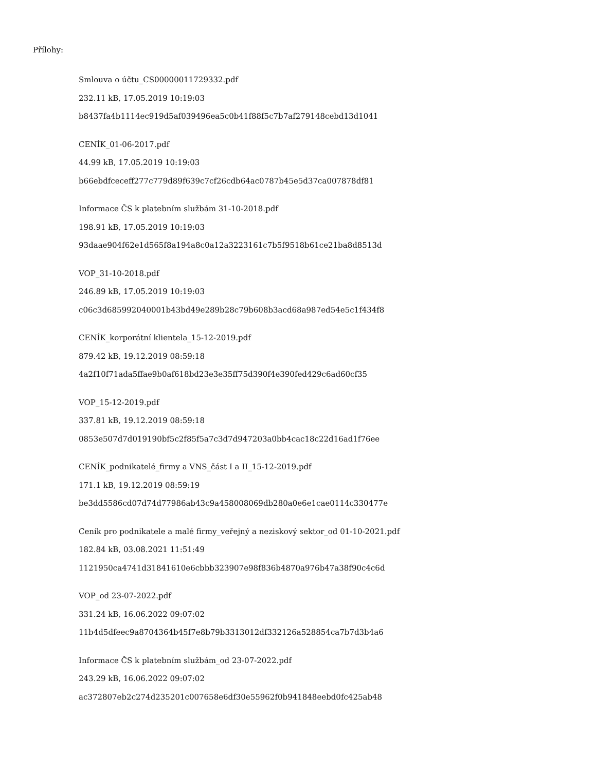Přílohy:
Smlouva o účtu_CS00000011729332.pdf
232.11 kB, 17.05.2019 10:19:03
b8437fa4b1114ec919d5af039496ea5c0b41f88f5c7b7af279148cebd13d1041
CENÍK_01-06-2017.pdf
44.99 kB, 17.05.2019 10:19:03
b66ebdfceceff277c779d89f639c7cf26cdb64ac0787b45e5d37ca007878df81
Informace ČS k platebním službám 31-10-2018.pdf
198.91 kB, 17.05.2019 10:19:03
93daae904f62e1d565f8a194a8c0a12a3223161c7b5f9518b61ce21ba8d8513d
VOP_31-10-2018.pdf
246.89 kB, 17.05.2019 10:19:03
c06c3d685992040001b43bd49e289b28c79b608b3acd68a987ed54e5c1f434f8
CENÍK_korporátní klientela_15-12-2019.pdf
879.42 kB, 19.12.2019 08:59:18
4a2f10f71ada5ffae9b0af618bd23e3e35ff75d390f4e390fed429c6ad60cf35
VOP_15-12-2019.pdf
337.81 kB, 19.12.2019 08:59:18
0853e507d7d019190bf5c2f85f5a7c3d7d947203a0bb4cac18c22d16ad1f76ee
CENÍK_podnikatelé_firmy a VNS_část I a II_15-12-2019.pdf
171.1 kB, 19.12.2019 08:59:19
be3dd5586cd07d74d77986ab43c9a458008069db280a0e6e1cae0114c330477e
Ceník pro podnikatele a malé firmy_veřejný a neziskový sektor_od 01-10-2021.pdf
182.84 kB, 03.08.2021 11:51:49
1121950ca4741d31841610e6cbbb323907e98f836b4870a976b47a38f90c4c6d
VOP_od 23-07-2022.pdf
331.24 kB, 16.06.2022 09:07:02
11b4d5dfeec9a8704364b45f7e8b79b3313012df332126a528854ca7b7d3b4a6
Informace ČS k platebním službám_od 23-07-2022.pdf
243.29 kB, 16.06.2022 09:07:02
ac372807eb2c274d235201c007658e6df30e55962f0b941848eebd0fc425ab48